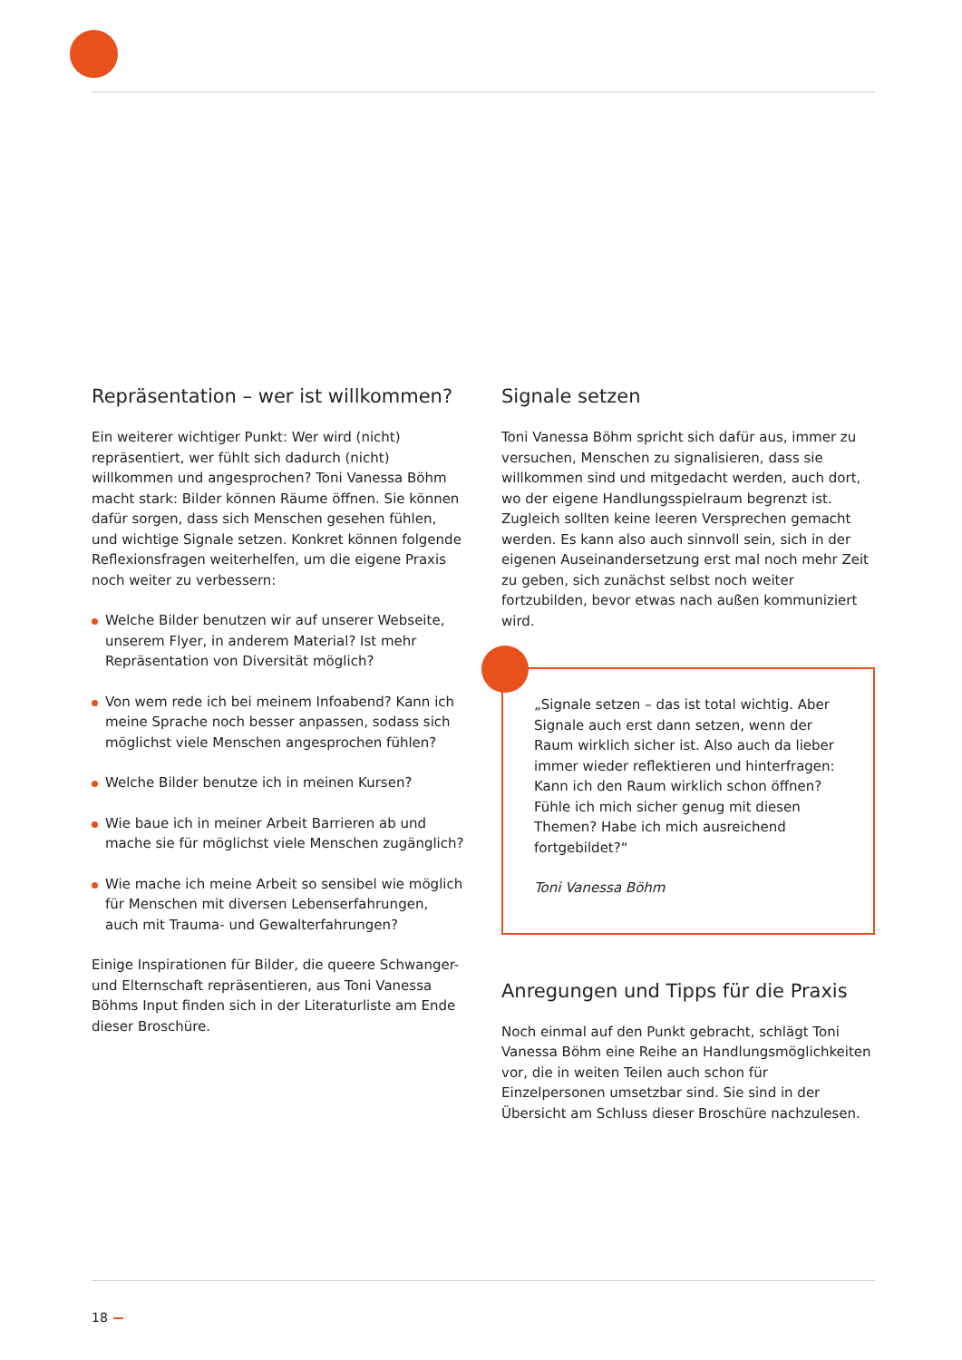Repräsentation – wer ist willkommen?
Ein weiterer wichtiger Punkt: Wer wird (nicht) repräsentiert, wer fühlt sich dadurch (nicht) willkommen und angesprochen? Toni Vanessa Böhm macht stark: Bilder können Räume öffnen. Sie können dafür sorgen, dass sich Menschen gesehen fühlen, und wichtige Signale setzen. Konkret können folgende Reflexionsfragen weiterhelfen, um die eigene Praxis noch weiter zu verbessern:
Welche Bilder benutzen wir auf unserer Webseite, unserem Flyer, in anderem Material? Ist mehr Repräsentation von Diversität möglich?
Von wem rede ich bei meinem Infoabend? Kann ich meine Sprache noch besser anpassen, sodass sich möglichst viele Menschen angesprochen fühlen?
Welche Bilder benutze ich in meinen Kursen?
Wie baue ich in meiner Arbeit Barrieren ab und mache sie für möglichst viele Menschen zugänglich?
Wie mache ich meine Arbeit so sensibel wie möglich für Menschen mit diversen Lebenserfahrungen, auch mit Trauma- und Gewalterfahrungen?
Einige Inspirationen für Bilder, die queere Schwanger- und Elternschaft repräsentieren, aus Toni Vanessa Böhms Input finden sich in der Literaturliste am Ende dieser Broschüre.
Signale setzen
Toni Vanessa Böhm spricht sich dafür aus, immer zu versuchen, Menschen zu signalisieren, dass sie willkommen sind und mitgedacht werden, auch dort, wo der eigene Handlungsspielraum begrenzt ist. Zugleich sollten keine leeren Versprechen gemacht werden. Es kann also auch sinnvoll sein, sich in der eigenen Auseinandersetzung erst mal noch mehr Zeit zu geben, sich zunächst selbst noch weiter fortzubilden, bevor etwas nach außen kommuniziert wird.
„Signale setzen – das ist total wichtig. Aber Signale auch erst dann setzen, wenn der Raum wirklich sicher ist. Also auch da lieber immer wieder reflektieren und hinterfragen: Kann ich den Raum wirklich schon öffnen? Fühle ich mich sicher genug mit diesen Themen? Habe ich mich ausreichend fortgebildet?“
Toni Vanessa Böhm
Anregungen und Tipps für die Praxis
Noch einmal auf den Punkt gebracht, schlägt Toni Vanessa Böhm eine Reihe an Handlungsmöglichkeiten vor, die in weiten Teilen auch schon für Einzelpersonen umsetzbar sind. Sie sind in der Übersicht am Schluss dieser Broschüre nachzulesen.
18